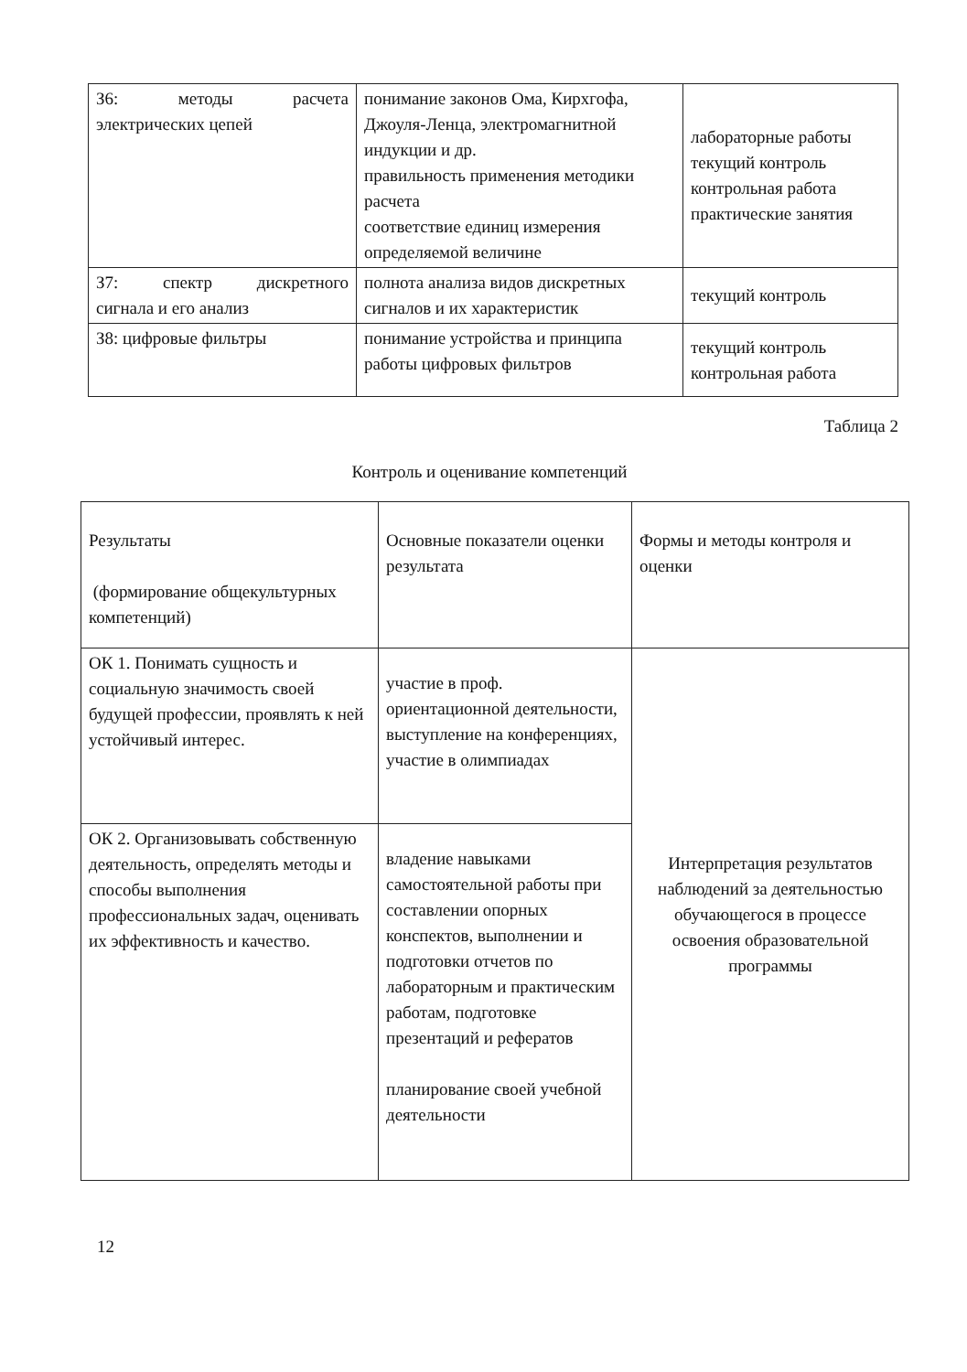| З6: методы расчета электрических цепей | понимание законов Ома, Кирхгофа, Джоуля-Ленца, электромагнитной индукции и др. правильность применения методики расчета соответствие единиц измерения определяемой величине | лабораторные работы текущий контроль контрольная работа практические занятия |
| З7: спектр дискретного сигнала и его анализ | полнота анализа видов дискретных сигналов и их характеристик | текущий контроль |
| З8: цифровые фильтры | понимание устройства и принципа работы цифровых фильтров | текущий контроль контрольная работа |
Таблица 2
Контроль и оценивание компетенций
| Результаты (формирование общекультурных компетенций) | Основные показатели оценки результата | Формы и методы контроля и оценки |
| ОК 1. Понимать сущность и социальную значимость своей будущей профессии, проявлять к ней устойчивый интерес. | участие в проф. ориентационной деятельности, выступление на конференциях, участие в олимпиадах | Интерпретация результатов наблюдений за деятельностью обучающегося в процессе освоения образовательной программы |
| ОК 2. Организовывать собственную деятельность, определять методы и способы выполнения профессиональных задач, оценивать их эффективность и качество. | владение навыками самостоятельной работы при составлении опорных конспектов, выполнении и подготовки отчетов по лабораторным и практическим работам, подготовке презентаций и рефератов планирование своей учебной деятельности | |
12